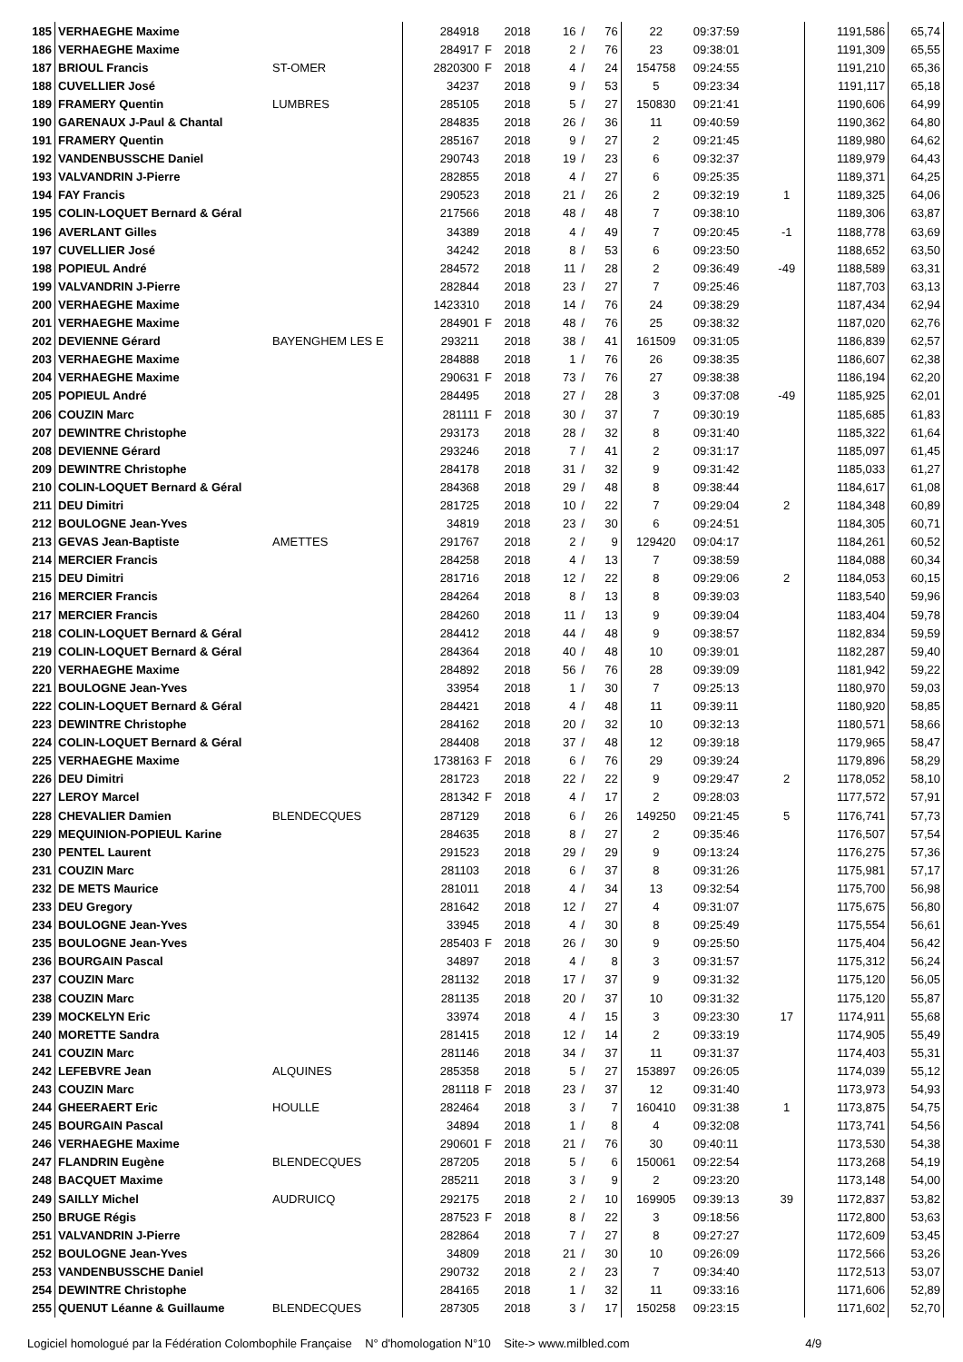| 185 | VERHAEGHE Maxime | | 284918 | | 2018 | 16 | / | 76 | 22 | 09:37:59 | | 1191,586 | 65,74 |
| 186 | VERHAEGHE Maxime | | 284917 | F | 2018 | 2 | / | 76 | 23 | 09:38:01 | | 1191,309 | 65,55 |
| 187 | BRIOUL Francis | ST-OMER | 2820300 | F | 2018 | 4 | / | 24 | 154758 | 09:24:55 | | 1191,210 | 65,36 |
| 188 | CUVELLIER José | | 34237 | | 2018 | 9 | / | 53 | 5 | 09:23:34 | | 1191,117 | 65,18 |
| 189 | FRAMERY Quentin | LUMBRES | 285105 | | 2018 | 5 | / | 27 | 150830 | 09:21:41 | | 1190,606 | 64,99 |
| 190 | GARENAUX J-Paul & Chantal | | 284835 | | 2018 | 26 | / | 36 | 11 | 09:40:59 | | 1190,362 | 64,80 |
| 191 | FRAMERY Quentin | | 285167 | | 2018 | 9 | / | 27 | 2 | 09:21:45 | | 1189,980 | 64,62 |
| 192 | VANDENBUSSCHE Daniel | | 290743 | | 2018 | 19 | / | 23 | 6 | 09:32:37 | | 1189,979 | 64,43 |
| 193 | VALVANDRIN J-Pierre | | 282855 | | 2018 | 4 | / | 27 | 6 | 09:25:35 | | 1189,371 | 64,25 |
| 194 | FAY Francis | | 290523 | | 2018 | 21 | / | 26 | 2 | 09:32:19 | 1 | 1189,325 | 64,06 |
| 195 | COLIN-LOQUET Bernard & Géral | | 217566 | | 2018 | 48 | / | 48 | 7 | 09:38:10 | | 1189,306 | 63,87 |
| 196 | AVERLANT Gilles | | 34389 | | 2018 | 4 | / | 49 | 7 | 09:20:45 | -1 | 1188,778 | 63,69 |
| 197 | CUVELLIER José | | 34242 | | 2018 | 8 | / | 53 | 6 | 09:23:50 | | 1188,652 | 63,50 |
| 198 | POPIEUL André | | 284572 | | 2018 | 11 | / | 28 | 2 | 09:36:49 | -49 | 1188,589 | 63,31 |
| 199 | VALVANDRIN J-Pierre | | 282844 | | 2018 | 23 | / | 27 | 7 | 09:25:46 | | 1187,703 | 63,13 |
| 200 | VERHAEGHE Maxime | | 1423310 | | 2018 | 14 | / | 76 | 24 | 09:38:29 | | 1187,434 | 62,94 |
| 201 | VERHAEGHE Maxime | | 284901 | F | 2018 | 48 | / | 76 | 25 | 09:38:32 | | 1187,020 | 62,76 |
| 202 | DEVIENNE Gérard | BAYENGHEM LES E | 293211 | | 2018 | 38 | / | 41 | 161509 | 09:31:05 | | 1186,839 | 62,57 |
| 203 | VERHAEGHE Maxime | | 284888 | | 2018 | 1 | / | 76 | 26 | 09:38:35 | | 1186,607 | 62,38 |
| 204 | VERHAEGHE Maxime | | 290631 | F | 2018 | 73 | / | 76 | 27 | 09:38:38 | | 1186,194 | 62,20 |
| 205 | POPIEUL André | | 284495 | | 2018 | 27 | / | 28 | 3 | 09:37:08 | -49 | 1185,925 | 62,01 |
| 206 | COUZIN Marc | | 281111 | F | 2018 | 30 | / | 37 | 7 | 09:30:19 | | 1185,685 | 61,83 |
| 207 | DEWINTRE Christophe | | 293173 | | 2018 | 28 | / | 32 | 8 | 09:31:40 | | 1185,322 | 61,64 |
| 208 | DEVIENNE Gérard | | 293246 | | 2018 | 7 | / | 41 | 2 | 09:31:17 | | 1185,097 | 61,45 |
| 209 | DEWINTRE Christophe | | 284178 | | 2018 | 31 | / | 32 | 9 | 09:31:42 | | 1185,033 | 61,27 |
| 210 | COLIN-LOQUET Bernard & Géral | | 284368 | | 2018 | 29 | / | 48 | 8 | 09:38:44 | | 1184,617 | 61,08 |
| 211 | DEU Dimitri | | 281725 | | 2018 | 10 | / | 22 | 7 | 09:29:04 | 2 | 1184,348 | 60,89 |
| 212 | BOULOGNE Jean-Yves | | 34819 | | 2018 | 23 | / | 30 | 6 | 09:24:51 | | 1184,305 | 60,71 |
| 213 | GEVAS Jean-Baptiste | AMETTES | 291767 | | 2018 | 2 | / | 9 | 129420 | 09:04:17 | | 1184,261 | 60,52 |
| 214 | MERCIER Francis | | 284258 | | 2018 | 4 | / | 13 | 7 | 09:38:59 | | 1184,088 | 60,34 |
| 215 | DEU Dimitri | | 281716 | | 2018 | 12 | / | 22 | 8 | 09:29:06 | 2 | 1184,053 | 60,15 |
| 216 | MERCIER Francis | | 284264 | | 2018 | 8 | / | 13 | 8 | 09:39:03 | | 1183,540 | 59,96 |
| 217 | MERCIER Francis | | 284260 | | 2018 | 11 | / | 13 | 9 | 09:39:04 | | 1183,404 | 59,78 |
| 218 | COLIN-LOQUET Bernard & Géral | | 284412 | | 2018 | 44 | / | 48 | 9 | 09:38:57 | | 1182,834 | 59,59 |
| 219 | COLIN-LOQUET Bernard & Géral | | 284364 | | 2018 | 40 | / | 48 | 10 | 09:39:01 | | 1182,287 | 59,40 |
| 220 | VERHAEGHE Maxime | | 284892 | | 2018 | 56 | / | 76 | 28 | 09:39:09 | | 1181,942 | 59,22 |
| 221 | BOULOGNE Jean-Yves | | 33954 | | 2018 | 1 | / | 30 | 7 | 09:25:13 | | 1180,970 | 59,03 |
| 222 | COLIN-LOQUET Bernard & Géral | | 284421 | | 2018 | 4 | / | 48 | 11 | 09:39:11 | | 1180,920 | 58,85 |
| 223 | DEWINTRE Christophe | | 284162 | | 2018 | 20 | / | 32 | 10 | 09:32:13 | | 1180,571 | 58,66 |
| 224 | COLIN-LOQUET Bernard & Géral | | 284408 | | 2018 | 37 | / | 48 | 12 | 09:39:18 | | 1179,965 | 58,47 |
| 225 | VERHAEGHE Maxime | | 1738163 | F | 2018 | 6 | / | 76 | 29 | 09:39:24 | | 1179,896 | 58,29 |
| 226 | DEU Dimitri | | 281723 | | 2018 | 22 | / | 22 | 9 | 09:29:47 | 2 | 1178,052 | 58,10 |
| 227 | LEROY Marcel | | 281342 | F | 2018 | 4 | / | 17 | 2 | 09:28:03 | | 1177,572 | 57,91 |
| 228 | CHEVALIER Damien | BLENDECQUES | 287129 | | 2018 | 6 | / | 26 | 149250 | 09:21:45 | 5 | 1176,741 | 57,73 |
| 229 | MEQUINION-POPIEUL Karine | | 284635 | | 2018 | 8 | / | 27 | 2 | 09:35:46 | | 1176,507 | 57,54 |
| 230 | PENTEL Laurent | | 291523 | | 2018 | 29 | / | 29 | 9 | 09:13:24 | | 1176,275 | 57,36 |
| 231 | COUZIN Marc | | 281103 | | 2018 | 6 | / | 37 | 8 | 09:31:26 | | 1175,981 | 57,17 |
| 232 | DE METS Maurice | | 281011 | | 2018 | 4 | / | 34 | 13 | 09:32:54 | | 1175,700 | 56,98 |
| 233 | DEU Gregory | | 281642 | | 2018 | 12 | / | 27 | 4 | 09:31:07 | | 1175,675 | 56,80 |
| 234 | BOULOGNE Jean-Yves | | 33945 | | 2018 | 4 | / | 30 | 8 | 09:25:49 | | 1175,554 | 56,61 |
| 235 | BOULOGNE Jean-Yves | | 285403 | F | 2018 | 26 | / | 30 | 9 | 09:25:50 | | 1175,404 | 56,42 |
| 236 | BOURGAIN Pascal | | 34897 | | 2018 | 4 | / | 8 | 3 | 09:31:57 | | 1175,312 | 56,24 |
| 237 | COUZIN Marc | | 281132 | | 2018 | 17 | / | 37 | 9 | 09:31:32 | | 1175,120 | 56,05 |
| 238 | COUZIN Marc | | 281135 | | 2018 | 20 | / | 37 | 10 | 09:31:32 | | 1175,120 | 55,87 |
| 239 | MOCKELYN Eric | | 33974 | | 2018 | 4 | / | 15 | 3 | 09:23:30 | 17 | 1174,911 | 55,68 |
| 240 | MORETTE Sandra | | 281415 | | 2018 | 12 | / | 14 | 2 | 09:33:19 | | 1174,905 | 55,49 |
| 241 | COUZIN Marc | | 281146 | | 2018 | 34 | / | 37 | 11 | 09:31:37 | | 1174,403 | 55,31 |
| 242 | LEFEBVRE Jean | ALQUINES | 285358 | | 2018 | 5 | / | 27 | 153897 | 09:26:05 | | 1174,039 | 55,12 |
| 243 | COUZIN Marc | | 281118 | F | 2018 | 23 | / | 37 | 12 | 09:31:40 | | 1173,973 | 54,93 |
| 244 | GHEERAERT Eric | HOULLE | 282464 | | 2018 | 3 | / | 7 | 160410 | 09:31:38 | 1 | 1173,875 | 54,75 |
| 245 | BOURGAIN Pascal | | 34894 | | 2018 | 1 | / | 8 | 4 | 09:32:08 | | 1173,741 | 54,56 |
| 246 | VERHAEGHE Maxime | | 290601 | F | 2018 | 21 | / | 76 | 30 | 09:40:11 | | 1173,530 | 54,38 |
| 247 | FLANDRIN Eugène | BLENDECQUES | 287205 | | 2018 | 5 | / | 6 | 150061 | 09:22:54 | | 1173,268 | 54,19 |
| 248 | BACQUET Maxime | | 285211 | | 2018 | 3 | / | 9 | 2 | 09:23:20 | | 1173,148 | 54,00 |
| 249 | SAILLY Michel | AUDRUICQ | 292175 | | 2018 | 2 | / | 10 | 169905 | 09:39:13 | 39 | 1172,837 | 53,82 |
| 250 | BRUGE Régis | | 287523 | F | 2018 | 8 | / | 22 | 3 | 09:18:56 | | 1172,800 | 53,63 |
| 251 | VALVANDRIN J-Pierre | | 282864 | | 2018 | 7 | / | 27 | 8 | 09:27:27 | | 1172,609 | 53,45 |
| 252 | BOULOGNE Jean-Yves | | 34809 | | 2018 | 21 | / | 30 | 10 | 09:26:09 | | 1172,566 | 53,26 |
| 253 | VANDENBUSSCHE Daniel | | 290732 | | 2018 | 2 | / | 23 | 7 | 09:34:40 | | 1172,513 | 53,07 |
| 254 | DEWINTRE Christophe | | 284165 | | 2018 | 1 | / | 32 | 11 | 09:33:16 | | 1171,606 | 52,89 |
| 255 | QUENUT Léanne & Guillaume | BLENDECQUES | 287305 | | 2018 | 3 | / | 17 | 150258 | 09:23:15 | | 1171,602 | 52,70 |
Logiciel homologué par la Fédération Colombophile Française N° d'homologation N°10 Site-> www.milbled.com 4/9